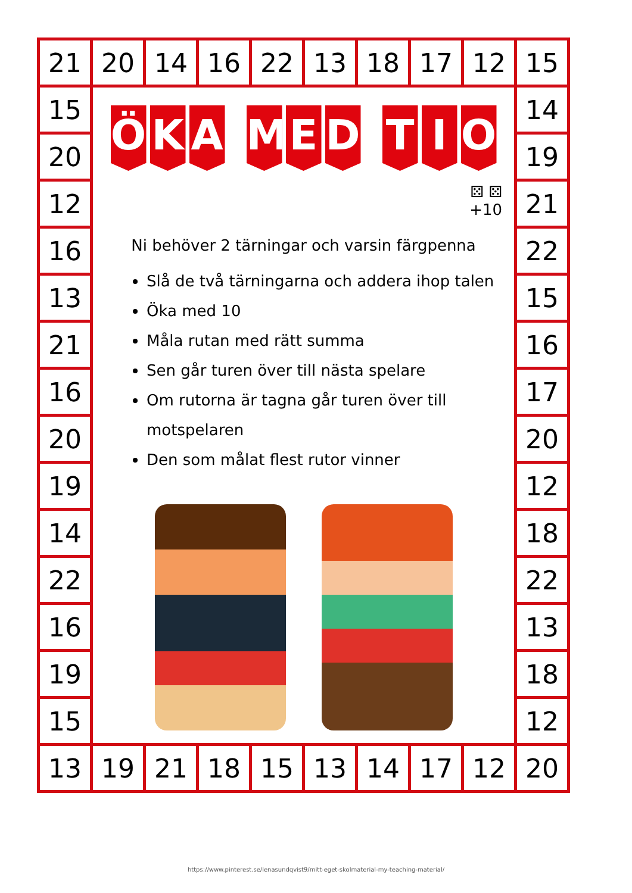| 21 | 20 | 14 | 16 | 22 | 13 | 18 | 17 | 12 | 15 |
| 15 | Ö K A M E D T I O ⚄ ⚄ +10 Ni behöver 2 tärningar och varsin färgpenna Slå de två tärningarna och addera ihop talen Öka med 10 Måla rutan med rätt summa Sen går turen över till nästa spelare Om rutorna är tagna går turen över till motspelaren Den som målat flest rutor vinner | | | | | | | | 14 |
| 20 | | | | | | | | | 19 |
| 12 | | | | | | | | | 21 |
| 16 | | | | | | | | | 22 |
| 13 | | | | | | | | | 15 |
| 21 | | | | | | | | | 16 |
| 16 | | | | | | | | | 17 |
| 20 | | | | | | | | | 20 |
| 19 | | | | | | | | | 12 |
| 14 | | | | | | | | | 18 |
| 22 | | | | | | | | | 22 |
| 16 | | | | | | | | | 13 |
| 19 | | | | | | | | | 18 |
| 15 | | | | | | | | | 12 |
| 13 | 19 | 21 | 18 | 15 | 13 | 14 | 17 | 12 | 20 |
https://www.pinterest.se/lenasundqvist9/mitt-eget-skolmaterial-my-teaching-material/